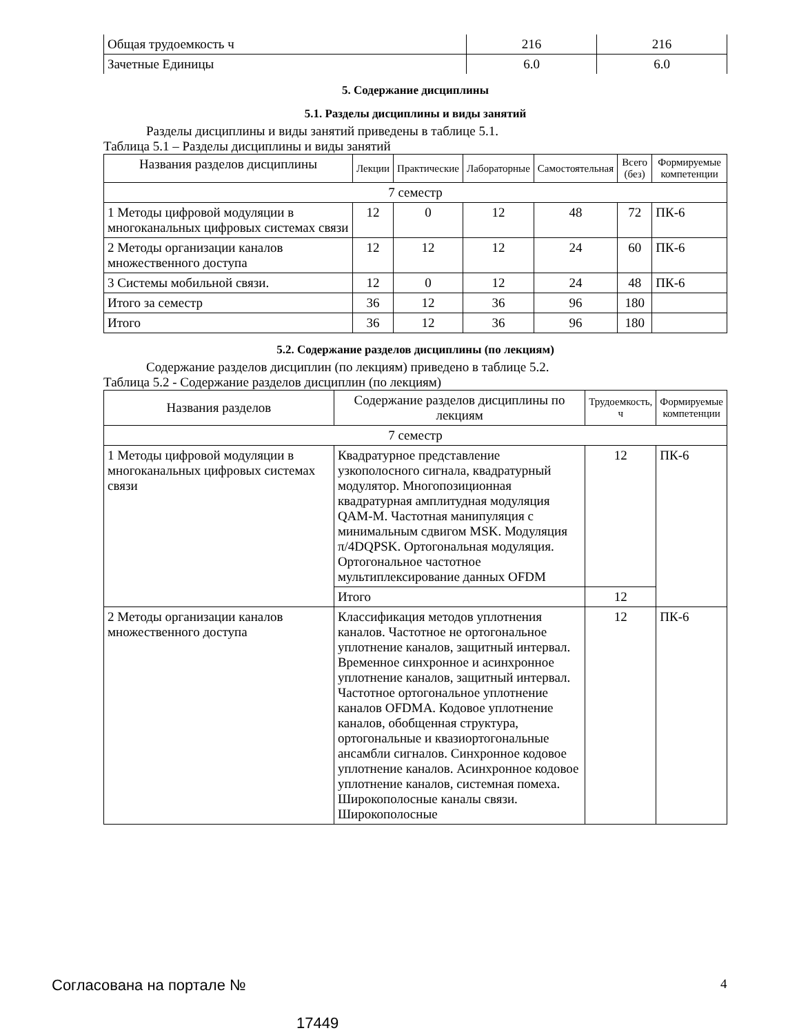| Общая трудоемкость ч | 216 | 216 |
| Зачетные Единицы | 6.0 | 6.0 |
5. Содержание дисциплины
5.1. Разделы дисциплины и виды занятий
Разделы дисциплины и виды занятий приведены в таблице 5.1.
Таблица 5.1 – Разделы дисциплины и виды занятий
| Названия разделов дисциплины | Лекции | Практические | Лабораторные | Самостоятельная | Всего (без) | Формируемые компетенции |
| --- | --- | --- | --- | --- | --- | --- |
| 7 семестр | | | | | | |
| 1 Методы цифровой модуляции в многоканальных цифровых системах связи | 12 | 0 | 12 | 48 | 72 | ПК-6 |
| 2 Методы организации каналов множественного доступа | 12 | 12 | 12 | 24 | 60 | ПК-6 |
| 3 Системы мобильной связи. | 12 | 0 | 12 | 24 | 48 | ПК-6 |
| Итого за семестр | 36 | 12 | 36 | 96 | 180 | |
| Итого | 36 | 12 | 36 | 96 | 180 | |
5.2. Содержание разделов дисциплины (по лекциям)
Содержание разделов дисциплин (по лекциям) приведено в таблице 5.2.
Таблица 5.2 - Содержание разделов дисциплин (по лекциям)
| Названия разделов | Содержание разделов дисциплины по лекциям | Трудоемкость, ч | Формируемые компетенции |
| --- | --- | --- | --- |
| 7 семестр | | | |
| 1 Методы цифровой модуляции в многоканальных цифровых системах связи | Квадратурное представление узкополосного сигнала, квадратурный модулятор. Многопозиционная квадратурная амплитудная модуляция QAM-M. Частотная манипуляция с минимальным сдвигом MSK. Модуляция π/4DQPSK. Ортогональная модуляция. Ортогональное частотное мультиплексирование данных OFDM | 12 | ПК-6 |
| | Итого | 12 | |
| 2 Методы организации каналов множественного доступа | Классификация методов уплотнения каналов. Частотное не ортогональное уплотнение каналов, защитный интервал. Временное синхронное и асинхронное уплотнение каналов, защитный интервал. Частотное ортогональное уплотнение каналов OFDMA. Кодовое уплотнение каналов, обобщенная структура, ортогональные и квазиортогональные ансамбли сигналов. Синхронное кодовое уплотнение каналов. Асинхронное кодовое уплотнение каналов, системная помеха. Широкополосные каналы связи. Широкополосные | 12 | ПК-6 |
Согласована на портале № 4
17449